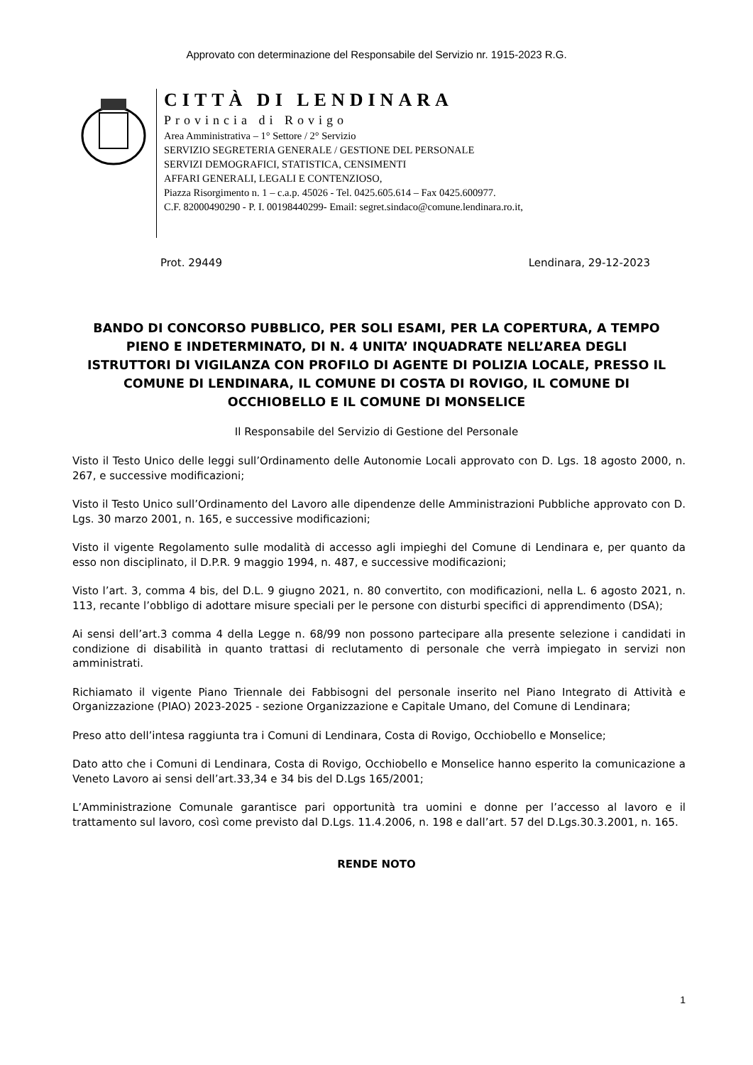Approvato con determinazione del Responsabile del Servizio nr. 1915-2023 R.G.
CITTÀ DI LENDINARA
Provincia di Rovigo
Area Amministrativa – 1° Settore / 2° Servizio
SERVIZIO SEGRETERIA GENERALE / GESTIONE DEL PERSONALE
SERVIZI DEMOGRAFICI, STATISTICA, CENSIMENTI
AFFARI GENERALI, LEGALI E CONTENZIOSO,
Piazza Risorgimento n. 1 – c.a.p. 45026 - Tel. 0425.605.614 – Fax 0425.600977.
C.F. 82000490290 - P. I. 00198440299- Email: segret.sindaco@comune.lendinara.ro.it,
Prot. 29449 Lendinara, 29-12-2023
BANDO DI CONCORSO PUBBLICO, PER SOLI ESAMI, PER LA COPERTURA, A TEMPO PIENO E INDETERMINATO, DI N. 4 UNITA’ INQUADRATE NELL’AREA DEGLI ISTRUTTORI DI VIGILANZA CON PROFILO DI AGENTE DI POLIZIA LOCALE, PRESSO IL COMUNE DI LENDINARA, IL COMUNE DI COSTA DI ROVIGO, IL COMUNE DI OCCHIOBELLO E IL COMUNE DI MONSELICE
Il Responsabile del Servizio di Gestione del Personale
Visto il Testo Unico delle leggi sull’Ordinamento delle Autonomie Locali approvato con D. Lgs. 18 agosto 2000, n. 267, e successive modificazioni;
Visto il Testo Unico sull’Ordinamento del Lavoro alle dipendenze delle Amministrazioni Pubbliche approvato con D. Lgs. 30 marzo 2001, n. 165, e successive modificazioni;
Visto il vigente Regolamento sulle modalità di accesso agli impieghi del Comune di Lendinara e, per quanto da esso non disciplinato, il D.P.R. 9 maggio 1994, n. 487, e successive modificazioni;
Visto l’art. 3, comma 4 bis, del D.L. 9 giugno 2021, n. 80 convertito, con modificazioni, nella L. 6 agosto 2021, n. 113, recante l’obbligo di adottare misure speciali per le persone con disturbi specifici di apprendimento (DSA);
Ai sensi dell’art.3 comma 4 della Legge n. 68/99 non possono partecipare alla presente selezione i candidati in condizione di disabilità in quanto trattasi di reclutamento di personale che verrà impiegato in servizi non amministrati.
Richiamato il vigente Piano Triennale dei Fabbisogni del personale inserito nel Piano Integrato di Attività e Organizzazione (PIAO) 2023-2025 - sezione Organizzazione e Capitale Umano, del Comune di Lendinara;
Preso atto dell’intesa raggiunta tra i Comuni di Lendinara, Costa di Rovigo, Occhiobello e Monselice;
Dato atto che i Comuni di Lendinara, Costa di Rovigo, Occhiobello e Monselice hanno esperito la comunicazione a Veneto Lavoro ai sensi dell’art.33,34 e 34 bis del D.Lgs 165/2001;
L’Amministrazione Comunale garantisce pari opportunità tra uomini e donne per l’accesso al lavoro e il trattamento sul lavoro, così come previsto dal D.Lgs. 11.4.2006, n. 198 e dall’art. 57 del D.Lgs.30.3.2001, n. 165.
RENDE NOTO
1